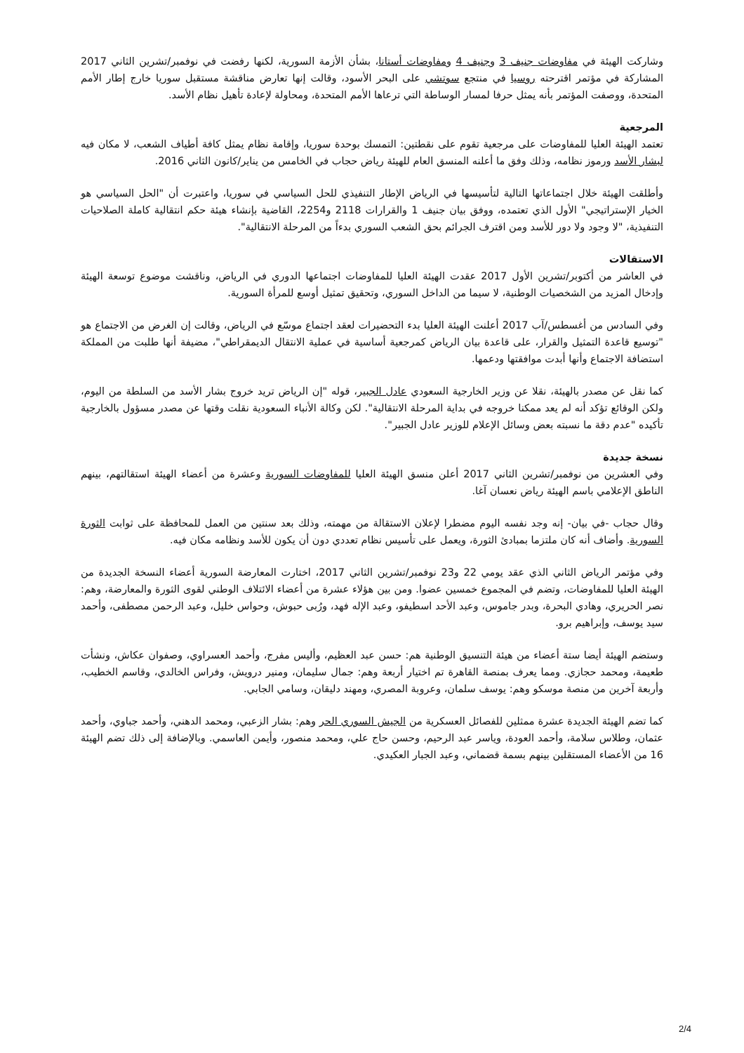وشاركت الهيئة في مفاوضات جنيف 3 وجنيف 4 ومفاوضات أستانا، بشأن الأزمة السورية، لكنها رفضت في نوفمبر/تشرين الثاني 2017 المشاركة في مؤتمر اقترحته روسيا في منتجع سوتشي على البحر الأسود، وقالت إنها تعارض مناقشة مستقبل سوريا خارج إطار الأمم المتحدة، ووصفت المؤتمر بأنه يمثل حرفا لمسار الوساطة التي ترعاها الأمم المتحدة، ومحاولة لإعادة تأهيل نظام الأسد.
المرجعية
تعتمد الهيئة العليا للمفاوضات على مرجعية تقوم على نقطتين: التمسك بوحدة سوريا، وإقامة نظام يمثل كافة أطياف الشعب، لا مكان فيه لبشار الأسد ورموز نظامه، وذلك وفق ما أعلنه المنسق العام للهيئة رياض حجاب في الخامس من يناير/كانون الثاني 2016.
وأطلقت الهيئة خلال اجتماعاتها التالية لتأسيسها في الرياض الإطار التنفيذي للحل السياسي في سوريا، واعتبرت أن "الحل السياسي هو الخيار الإستراتيجي" الأول الذي تعتمده، ووفق بيان جنيف 1 والقرارات 2118 و2254، القاضية بإنشاء هيئة حكم انتقالية كاملة الصلاحيات التنفيذية، "لا وجود ولا دور للأسد ومن اقترف الجرائم بحق الشعب السوري بدءاً من المرحلة الانتقالية".
الاستقالات
في العاشر من أكتوبر/تشرين الأول 2017 عقدت الهيئة العليا للمفاوضات اجتماعها الدوري في الرياض، وناقشت موضوع توسعة الهيئة وإدخال المزيد من الشخصيات الوطنية، لا سيما من الداخل السوري، وتحقيق تمثيل أوسع للمرأة السورية.
وفي السادس من أغسطس/آب 2017 أعلنت الهيئة العليا بدء التحضيرات لعقد اجتماع موسّع في الرياض، وقالت إن الغرض من الاجتماع هو "توسيع قاعدة التمثيل والقرار، على قاعدة بيان الرياض كمرجعية أساسية في عملية الانتقال الديمقراطي"، مضيفة أنها طلبت من المملكة استضافة الاجتماع وأنها أبدت موافقتها ودعمها.
كما نقل عن مصدر بالهيئة، نقلا عن وزير الخارجية السعودي عادل الجبير، قوله "إن الرياض تريد خروج بشار الأسد من السلطة من اليوم، ولكن الوقائع تؤكد أنه لم يعد ممكنا خروجه في بداية المرحلة الانتقالية". لكن وكالة الأنباء السعودية نقلت وقتها عن مصدر مسؤول بالخارجية تأكيده "عدم دقة ما نسبته بعض وسائل الإعلام للوزير عادل الجبير".
نسخة جديدة
وفي العشرين من نوفمبر/تشرين الثاني 2017 أعلن منسق الهيئة العليا للمفاوضات السورية وعشرة من أعضاء الهيئة استقالتهم، بينهم الناطق الإعلامي باسم الهيئة رياض نعسان آغا.
وقال حجاب -في بيان- إنه وجد نفسه اليوم مضطرا لإعلان الاستقالة من مهمته، وذلك بعد سنتين من العمل للمحافظة على ثوابت الثورة السورية. وأضاف أنه كان ملتزما بمبادئ الثورة، ويعمل على تأسيس نظام تعددي دون أن يكون للأسد ونظامه مكان فيه.
وفي مؤتمر الرياض الثاني الذي عقد يومي 22 و23 نوفمبر/تشرين الثاني 2017، اختارت المعارضة السورية أعضاء النسخة الجديدة من الهيئة العليا للمفاوضات، وتضم في المجموع خمسين عضوا. ومن بين هؤلاء عشرة من أعضاء الائتلاف الوطني لقوى الثورة والمعارضة، وهم: نصر الحريري، وهادي البحرة، وبدر جاموس، وعبد الأحد اسطيفو، وعبد الإله فهد، ورُبى حبوش، وحواس خليل، وعبد الرحمن مصطفى، وأحمد سيد يوسف، وإبراهيم برو.
وستضم الهيئة أيضا ستة أعضاء من هيئة التنسيق الوطنية هم: حسن عبد العظيم، وأليس مفرج، وأحمد العسراوي، وصفوان عكاش، ونشأت طعيمة، ومحمد حجازي. ومما يعرف بمنصة القاهرة تم اختيار أربعة وهم: جمال سليمان، ومنير درويش، وفراس الخالدي، وقاسم الخطيب، وأربعة آخرين من منصة موسكو وهم: يوسف سلمان، وعروبة المصري، ومهند دليقان، وسامي الجابي.
كما تضم الهيئة الجديدة عشرة ممثلين للفصائل العسكرية من الجيش السوري الحر وهم: بشار الزعبي، ومحمد الدهني، وأحمد جباوي، وأحمد عثمان، وطلاس سلامة، وأحمد العودة، وياسر عبد الرحيم، وحسن حاج علي، ومحمد منصور، وأيمن العاسمي. وبالإضافة إلى ذلك تضم الهيئة 16 من الأعضاء المستقلين بينهم بسمة قضماني، وعبد الجبار العكيدي.
2/4